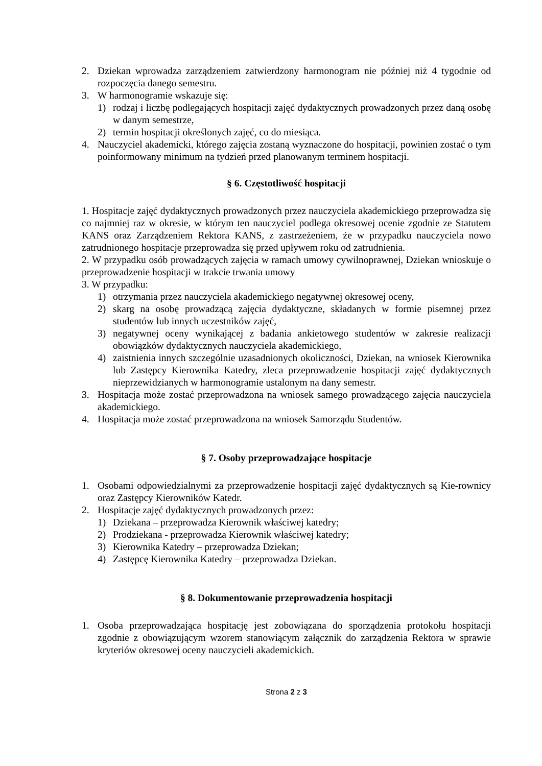2. Dziekan wprowadza zarządzeniem zatwierdzony harmonogram nie później niż 4 tygodnie od rozpoczęcia danego semestru.
3. W harmonogramie wskazuje się:
1) rodzaj i liczbę podlegających hospitacji zajęć dydaktycznych prowadzonych przez daną osobę w danym semestrze,
2) termin hospitacji określonych zajęć, co do miesiąca.
4. Nauczyciel akademicki, którego zajęcia zostaną wyznaczone do hospitacji, powinien zostać o tym poinformowany minimum na tydzień przed planowanym terminem hospitacji.
§ 6. Częstotliwość hospitacji
1. Hospitacje zajęć dydaktycznych prowadzonych przez nauczyciela akademickiego przeprowadza się co najmniej raz w okresie, w którym ten nauczyciel podlega okresowej ocenie zgodnie ze Statutem KANS oraz Zarządzeniem Rektora KANS, z zastrzeżeniem, że w przypadku nauczyciela nowo zatrudnionego hospitacje przeprowadza się przed upływem roku od zatrudnienia.
2. W przypadku osób prowadzących zajęcia w ramach umowy cywilnoprawnej, Dziekan wnioskuje o przeprowadzenie hospitacji w trakcie trwania umowy
3. W przypadku:
1) otrzymania przez nauczyciela akademickiego negatywnej okresowej oceny,
2) skarg na osobę prowadzącą zajęcia dydaktyczne, składanych w formie pisemnej przez studentów lub innych uczestników zajęć,
3) negatywnej oceny wynikającej z badania ankietowego studentów w zakresie realizacji obowiązków dydaktycznych nauczyciela akademickiego,
4) zaistnienia innych szczególnie uzasadnionych okoliczności, Dziekan, na wniosek Kierownika lub Zastępcy Kierownika Katedry, zleca przeprowadzenie hospitacji zajęć dydaktycznych nieprzewidzianych w harmonogramie ustalonym na dany semestr.
3. Hospitacja może zostać przeprowadzona na wniosek samego prowadzącego zajęcia nauczyciela akademickiego.
4. Hospitacja może zostać przeprowadzona na wniosek Samorządu Studentów.
§ 7. Osoby przeprowadzające hospitacje
1. Osobami odpowiedzialnymi za przeprowadzenie hospitacji zajęć dydaktycznych są Kie-rownicy oraz Zastępcy Kierowników Katedr.
2. Hospitacje zajęć dydaktycznych prowadzonych przez:
1) Dziekana – przeprowadza Kierownik właściwej katedry;
2) Prodziekana - przeprowadza Kierownik właściwej katedry;
3) Kierownika Katedry – przeprowadza Dziekan;
4) Zastępcę Kierownika Katedry – przeprowadza Dziekan.
§ 8. Dokumentowanie przeprowadzenia hospitacji
1. Osoba przeprowadzająca hospitację jest zobowiązana do sporządzenia protokołu hospitacji zgodnie z obowiązującym wzorem stanowiącym załącznik do zarządzenia Rektora w sprawie kryteriów okresowej oceny nauczycieli akademickich.
Strona 2 z 3